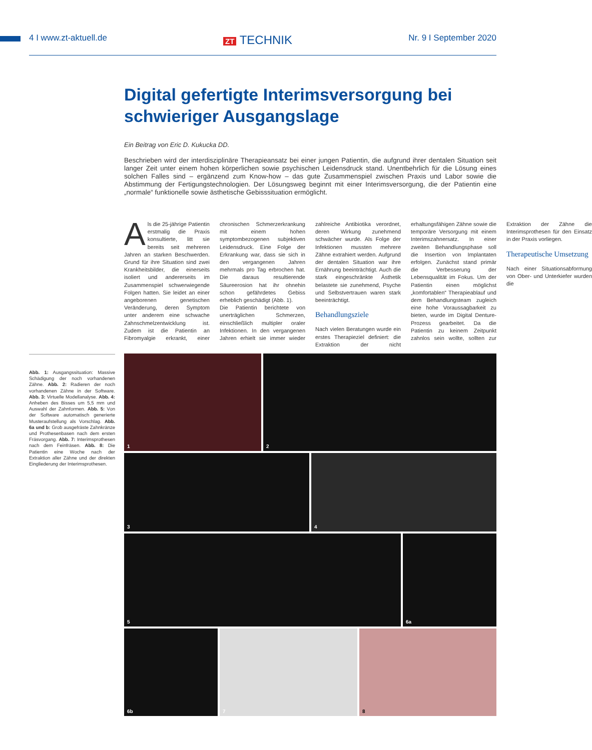4 I www.zt-aktuell.de ZT TECHNIK Nr. 9 I September 2020
Digital gefertigte Interimsversorgung bei schwieriger Ausgangslage
Ein Beitrag von Eric D. Kukucka DD.
Beschrieben wird der interdisziplinäre Therapieansatz bei einer jungen Patientin, die aufgrund ihrer dentalen Situation seit langer Zeit unter einem hohen körperlichen sowie psychischen Leidensdruck stand. Unentbehrlich für die Lösung eines solchen Falles sind – ergänzend zum Know-how – das gute Zusammenspiel zwischen Praxis und Labor sowie die Abstimmung der Fertigungstechnologien. Der Lösungsweg beginnt mit einer Interimsversorgung, die der Patientin eine „normale“ funktionelle sowie ästhetische Gebisssituation ermöglicht.
Als die 25-jährige Patientin erstmalig die Praxis konsultierte, litt sie bereits seit mehreren Jahren an starken Beschwerden. Grund für ihre Situation sind zwei Krankheitsbilder, die einerseits isoliert und andererseits im Zusammenspiel schwerwiegende Folgen hatten. Sie leidet an einer angeborenen genetischen Veränderung, deren Symptom unter anderem eine schwache Zahnschmelzentwicklung ist. Zudem ist die Patientin an Fibromyalgie erkrankt, einer chronischen Schmerzerkrankung mit einem hohen symptombezogenen subjektiven Leidensdruck. Eine Folge der Erkrankung war, dass sie sich in den vergangenen Jahren mehrmals pro Tag erbrochen hat. Die daraus resultierende Säureerosion hat ihr ohnehin schon gefährdetes Gebiss erheblich geschädigt (Abb. 1).
Die Patientin berichtete von unerträglichen Schmerzen, einschließlich multipler oraler Infektionen. In den vergangenen Jahren erhielt sie immer wieder zahlreiche Antibiotika verordnet, deren Wirkung zunehmend schwächer wurde. Als Folge der Infektionen mussten mehrere Zähne extrahiert werden. Aufgrund der dentalen Situation war ihre Ernährung beeinträchtigt. Auch die stark eingeschränkte Ästhetik belastete sie zunehmend, Psyche und Selbstvertrauen waren stark beeinträchtigt.
Behandlungsziele
Nach vielen Beratungen wurde ein erstes Therapieziel definiert: die Extraktion der nicht erhaltungsfähigen Zähne sowie die temporäre Versorgung mit einem Interimszahnersatz. In einer zweiten Behandlungsphase soll die Insertion von Implantaten erfolgen. Zunächst stand primär die Verbesserung der Lebensqualität im Fokus. Um der Patientin einen möglichst „komfortablen“ Therapieablauf und dem Behandlungsteam zugleich eine hohe Voraussagbarkeit zu bieten, wurde im Digital Denture-Prozess gearbeitet. Da die Patientin zu keinem Zeitpunkt zahnlos sein wollte, sollten zur Extraktion der Zähne die Interimsprothesen für den Einsatz in der Praxis vorliegen.
Therapeutische Umsetzung
Nach einer Situationsabformung von Ober- und Unterkiefer wurden die
Abb. 1: Ausgangssituation: Massive Schädigung der noch vorhandenen Zähne. Abb. 2: Radieren der noch vorhandenen Zähne in der Software. Abb. 3: Virtuelle Modellanalyse. Abb. 4: Anheben des Bisses um 5,5 mm und Auswahl der Zahnformen. Abb. 5: Von der Software automatisch generierte Musteraufstellung als Vorschlag. Abb. 6a und b: Grob ausgefräste Zahnkränze und Prothesenbasen nach dem ersten Fräsvorgang. Abb. 7: Interimsprothesen nach dem Feinfräsen. Abb. 8: Die Patientin eine Woche nach der Extraktion aller Zähne und der direkten Eingliederung der Interimsprothesen.
1 2
3 4
5 6a
6b 7 8